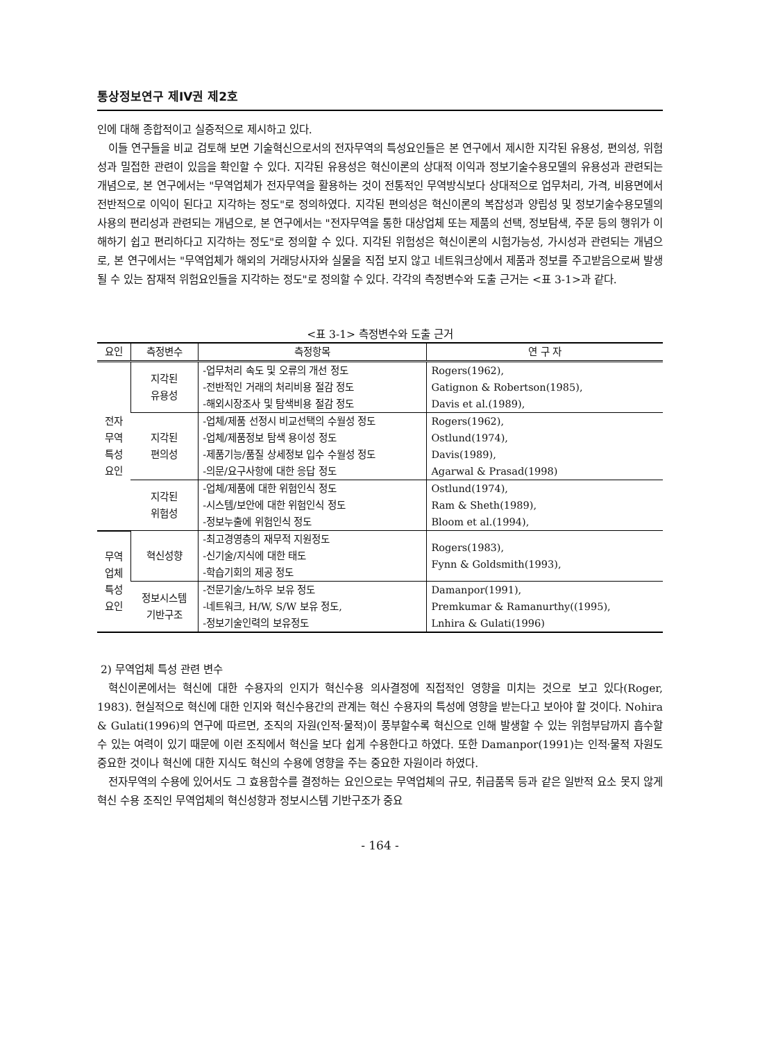통상정보연구 제IV권 제2호
인에 대해 종합적이고 실증적으로 제시하고 있다.
이들 연구들을 비교 검토해 보면 기술혁신으로서의 전자무역의 특성요인들은 본 연구에서 제시한 지각된 유용성, 편의성, 위험성과 밀접한 관련이 있음을 확인할 수 있다. 지각된 유용성은 혁신이론의 상대적 이익과 정보기술수용모델의 유용성과 관련되는 개념으로, 본 연구에서는 "무역업체가 전자무역을 활용하는 것이 전통적인 무역방식보다 상대적으로 업무처리, 가격, 비용면에서 전반적으로 이익이 된다고 지각하는 정도"로 정의하였다. 지각된 편의성은 혁신이론의 복잡성과 양립성 및 정보기술수용모델의 사용의 편리성과 관련되는 개념으로, 본 연구에서는 "전자무역을 통한 대상업체 또는 제품의 선택, 정보탐색, 주문 등의 행위가 이해하기 쉽고 편리하다고 지각하는 정도"로 정의할 수 있다. 지각된 위험성은 혁신이론의 시험가능성, 가시성과 관련되는 개념으로, 본 연구에서는 "무역업체가 해외의 거래당사자와 실물을 직접 보지 않고 네트워크상에서 제품과 정보를 주고받음으로써 발생될 수 있는 잠재적 위험요인들을 지각하는 정도"로 정의할 수 있다. 각각의 측정변수와 도출 근거는 <표 3-1>과 같다.
<표 3-1> 측정변수와 도출 근거
| 요인 | 측정변수 | 측정항목 | 연 구 자 |
| --- | --- | --- | --- |
| 전자 무역 특성 요인 | 지각된 유용성 | -업무처리 속도 및 오류의 개선 정도 -전반적인 거래의 처리비용 절감 정도 -해외시장조사 및 탐색비용 절감 정도 | Rogers(1962), Gatignon & Robertson(1985), Davis et al.(1989), |
| | 지각된 편의성 | -업체/제품 선정시 비교선택의 수월성 정도 -업체/제품정보 탐색 용이성 정도 -제품기능/품질 상세정보 입수 수월성 정도 -의문/요구사항에 대한 응답 정도 | Rogers(1962), Ostlund(1974), Davis(1989), Agarwal & Prasad(1998) |
| | 지각된 위험성 | -업체/제품에 대한 위험인식 정도 -시스템/보안에 대한 위험인식 정도 -정보누출에 위험인식 정도 | Ostlund(1974), Ram & Sheth(1989), Bloom et al.(1994), |
| 무역 업체 특성 요인 | 혁신성향 | -최고경영층의 재무적 지원정도 -신기술/지식에 대한 태도 -학습기회의 제공 정도 | Rogers(1983), Fynn & Goldsmith(1993), |
| | 정보시스템 기반구조 | -전문기술/노하우 보유 정도 -네트워크, H/W, S/W 보유 정도, -정보기술인력의 보유정도 | Damanpor(1991), Premkumar & Ramanurthy((1995), Lnhira & Gulati(1996) |
2) 무역업체 특성 관련 변수
혁신이론에서는 혁신에 대한 수용자의 인지가 혁신수용 의사결정에 직접적인 영향을 미치는 것으로 보고 있다(Roger, 1983). 현실적으로 혁신에 대한 인지와 혁신수용간의 관계는 혁신 수용자의 특성에 영향을 받는다고 보아야 할 것이다. Nohira & Gulati(1996)의 연구에 따르면, 조직의 자원(인적·물적)이 풍부할수록 혁신으로 인해 발생할 수 있는 위험부담까지 흡수할 수 있는 여력이 있기 때문에 이런 조직에서 혁신을 보다 쉽게 수용한다고 하였다. 또한 Damanpor(1991)는 인적·물적 자원도 중요한 것이나 혁신에 대한 지식도 혁신의 수용에 영향을 주는 중요한 자원이라 하였다.
전자무역의 수용에 있어서도 그 효용함수를 결정하는 요인으로는 무역업체의 규모, 취급품목 등과 같은 일반적 요소 못지 않게 혁신 수용 조직인 무역업체의 혁신성향과 정보시스템 기반구조가 중요
- 164 -